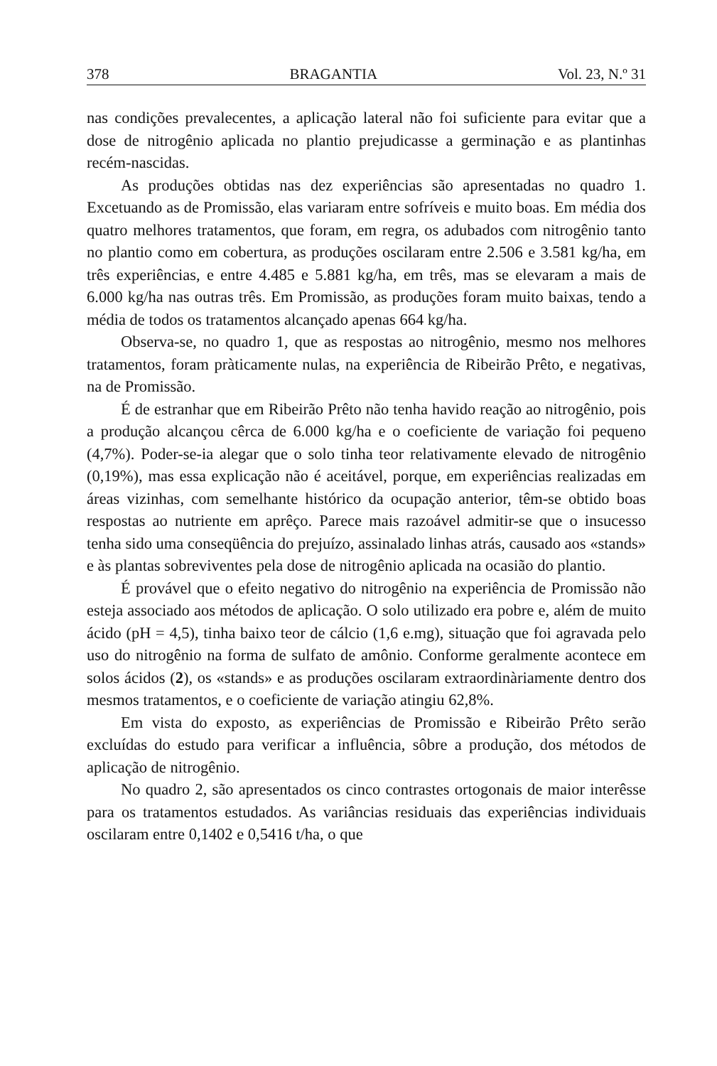378 BRAGANTIA Vol. 23, N.º 31
nas condições prevalecentes, a aplicação lateral não foi suficiente para evitar que a dose de nitrogênio aplicada no plantio prejudicasse a germinação e as plantinhas recém-nascidas.
As produções obtidas nas dez experiências são apresentadas no quadro 1. Excetuando as de Promissão, elas variaram entre sofríveis e muito boas. Em média dos quatro melhores tratamentos, que foram, em regra, os adubados com nitrogênio tanto no plantio como em cobertura, as produções oscilaram entre 2.506 e 3.581 kg/ha, em três experiências, e entre 4.485 e 5.881 kg/ha, em três, mas se elevaram a mais de 6.000 kg/ha nas outras três. Em Promissão, as produções foram muito baixas, tendo a média de todos os tratamentos alcançado apenas 664 kg/ha.
Observa-se, no quadro 1, que as respostas ao nitrogênio, mesmo nos melhores tratamentos, foram pràticamente nulas, na experiência de Ribeirão Prêto, e negativas, na de Promissão.
É de estranhar que em Ribeirão Prêto não tenha havido reação ao nitrogênio, pois a produção alcançou cêrca de 6.000 kg/ha e o coeficiente de variação foi pequeno (4,7%). Poder-se-ia alegar que o solo tinha teor relativamente elevado de nitrogênio (0,19%), mas essa explicação não é aceitável, porque, em experiências realizadas em áreas vizinhas, com semelhante histórico da ocupação anterior, têm-se obtido boas respostas ao nutriente em aprêço. Parece mais razoável admitir-se que o insucesso tenha sido uma conseqüência do prejuízo, assinalado linhas atrás, causado aos «stands» e às plantas sobreviventes pela dose de nitrogênio aplicada na ocasião do plantio.
É provável que o efeito negativo do nitrogênio na experiência de Promissão não esteja associado aos métodos de aplicação. O solo utilizado era pobre e, além de muito ácido (pH = 4,5), tinha baixo teor de cálcio (1,6 e.mg), situação que foi agravada pelo uso do nitrogênio na forma de sulfato de amônio. Conforme geralmente acontece em solos ácidos (2), os «stands» e as produções oscilaram extraordinàriamente dentro dos mesmos tratamentos, e o coeficiente de variação atingiu 62,8%.
Em vista do exposto, as experiências de Promissão e Ribeirão Prêto serão excluídas do estudo para verificar a influência, sôbre a produção, dos métodos de aplicação de nitrogênio.
No quadro 2, são apresentados os cinco contrastes ortogonais de maior interêsse para os tratamentos estudados. As variâncias residuais das experiências individuais oscilaram entre 0,1402 e 0,5416 t/ha, o que